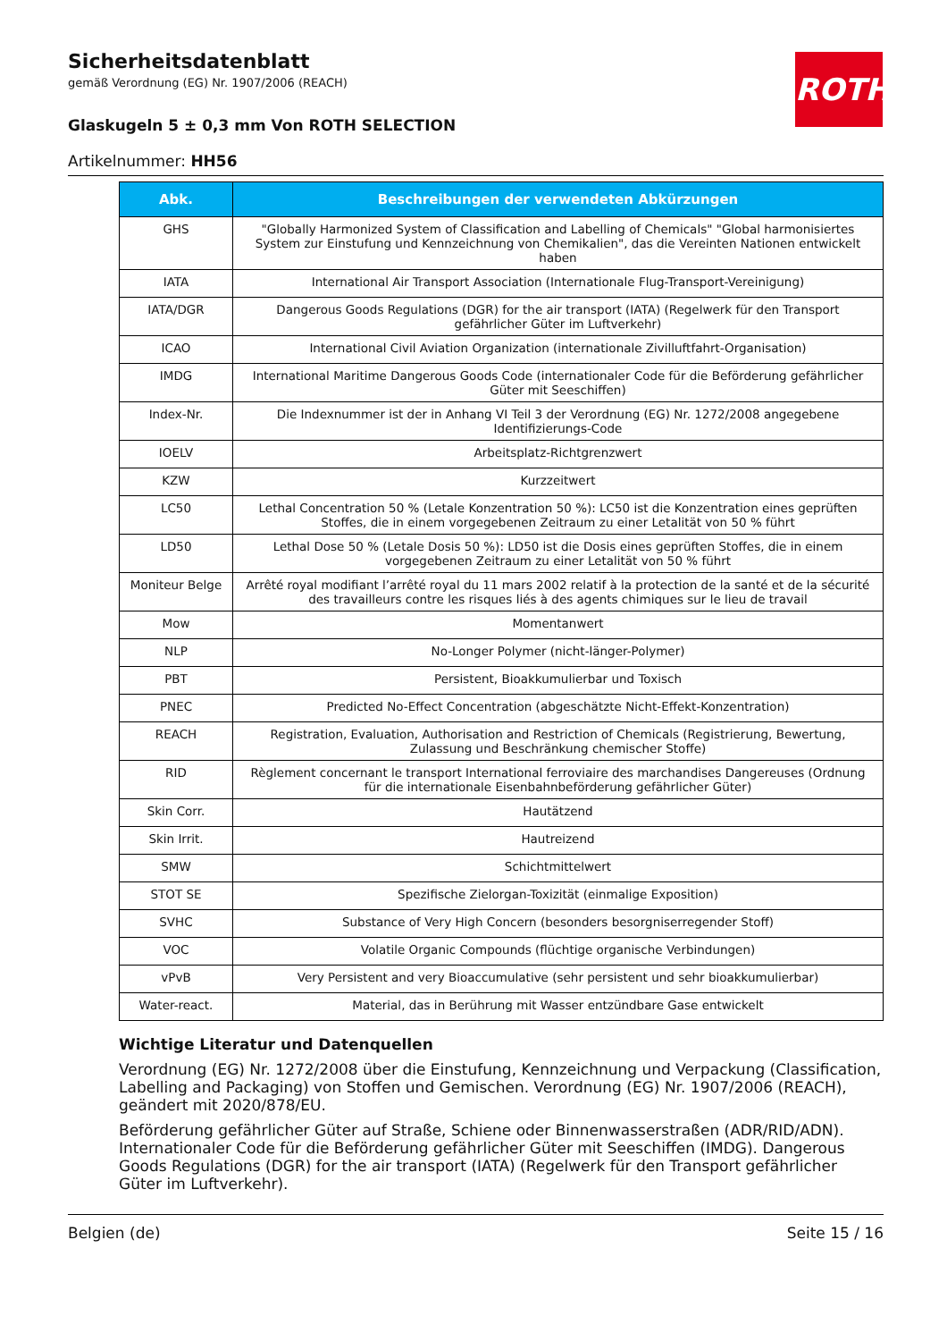ROTH
Sicherheitsdatenblatt
gemäß Verordnung (EG) Nr. 1907/2006 (REACH)
Glaskugeln 5 ± 0,3 mm Von ROTH SELECTION
Artikelnummer: HH56
| Abk. | Beschreibungen der verwendeten Abkürzungen |
| --- | --- |
| GHS | "Globally Harmonized System of Classification and Labelling of Chemicals" "Global harmonisiertes System zur Einstufung und Kennzeichnung von Chemikalien", das die Vereinten Nationen entwickelt haben |
| IATA | International Air Transport Association (Internationale Flug-Transport-Vereinigung) |
| IATA/DGR | Dangerous Goods Regulations (DGR) for the air transport (IATA) (Regelwerk für den Transport gefährlicher Güter im Luftverkehr) |
| ICAO | International Civil Aviation Organization (internationale Zivilluftfahrt-Organisation) |
| IMDG | International Maritime Dangerous Goods Code (internationaler Code für die Beförderung gefährlicher Güter mit Seeschiffen) |
| Index-Nr. | Die Indexnummer ist der in Anhang VI Teil 3 der Verordnung (EG) Nr. 1272/2008 angegebene Identifizierungs-Code |
| IOELV | Arbeitsplatz-Richtgrenzwert |
| KZW | Kurzzeitwert |
| LC50 | Lethal Concentration 50 % (Letale Konzentration 50 %): LC50 ist die Konzentration eines geprüften Stoffes, die in einem vorgegebenen Zeitraum zu einer Letalität von 50 % führt |
| LD50 | Lethal Dose 50 % (Letale Dosis 50 %): LD50 ist die Dosis eines geprüften Stoffes, die in einem vorgegebenen Zeitraum zu einer Letalität von 50 % führt |
| Moniteur Belge | Arrêté royal modifiant l’arrêté royal du 11 mars 2002 relatif à la protection de la santé et de la sécurité des travailleurs contre les risques liés à des agents chimiques sur le lieu de travail |
| Mow | Momentanwert |
| NLP | No-Longer Polymer (nicht-länger-Polymer) |
| PBT | Persistent, Bioakkumulierbar und Toxisch |
| PNEC | Predicted No-Effect Concentration (abgeschätzte Nicht-Effekt-Konzentration) |
| REACH | Registration, Evaluation, Authorisation and Restriction of Chemicals (Registrierung, Bewertung, Zulassung und Beschränkung chemischer Stoffe) |
| RID | Règlement concernant le transport International ferroviaire des marchandises Dangereuses (Ordnung für die internationale Eisenbahnbeförderung gefährlicher Güter) |
| Skin Corr. | Hautätzend |
| Skin Irrit. | Hautreizend |
| SMW | Schichtmittelwert |
| STOT SE | Spezifische Zielorgan-Toxizität (einmalige Exposition) |
| SVHC | Substance of Very High Concern (besonders besorgniserregender Stoff) |
| VOC | Volatile Organic Compounds (flüchtige organische Verbindungen) |
| vPvB | Very Persistent and very Bioaccumulative (sehr persistent und sehr bioakkumulierbar) |
| Water-react. | Material, das in Berührung mit Wasser entzündbare Gase entwickelt |
Wichtige Literatur und Datenquellen
Verordnung (EG) Nr. 1272/2008 über die Einstufung, Kennzeichnung und Verpackung (Classification, Labelling and Packaging) von Stoffen und Gemischen. Verordnung (EG) Nr. 1907/2006 (REACH), geändert mit 2020/878/EU.
Beförderung gefährlicher Güter auf Straße, Schiene oder Binnenwasserstraßen (ADR/RID/ADN). Internationaler Code für die Beförderung gefährlicher Güter mit Seeschiffen (IMDG). Dangerous Goods Regulations (DGR) for the air transport (IATA) (Regelwerk für den Transport gefährlicher Güter im Luftverkehr).
Belgien (de) Seite 15 / 16